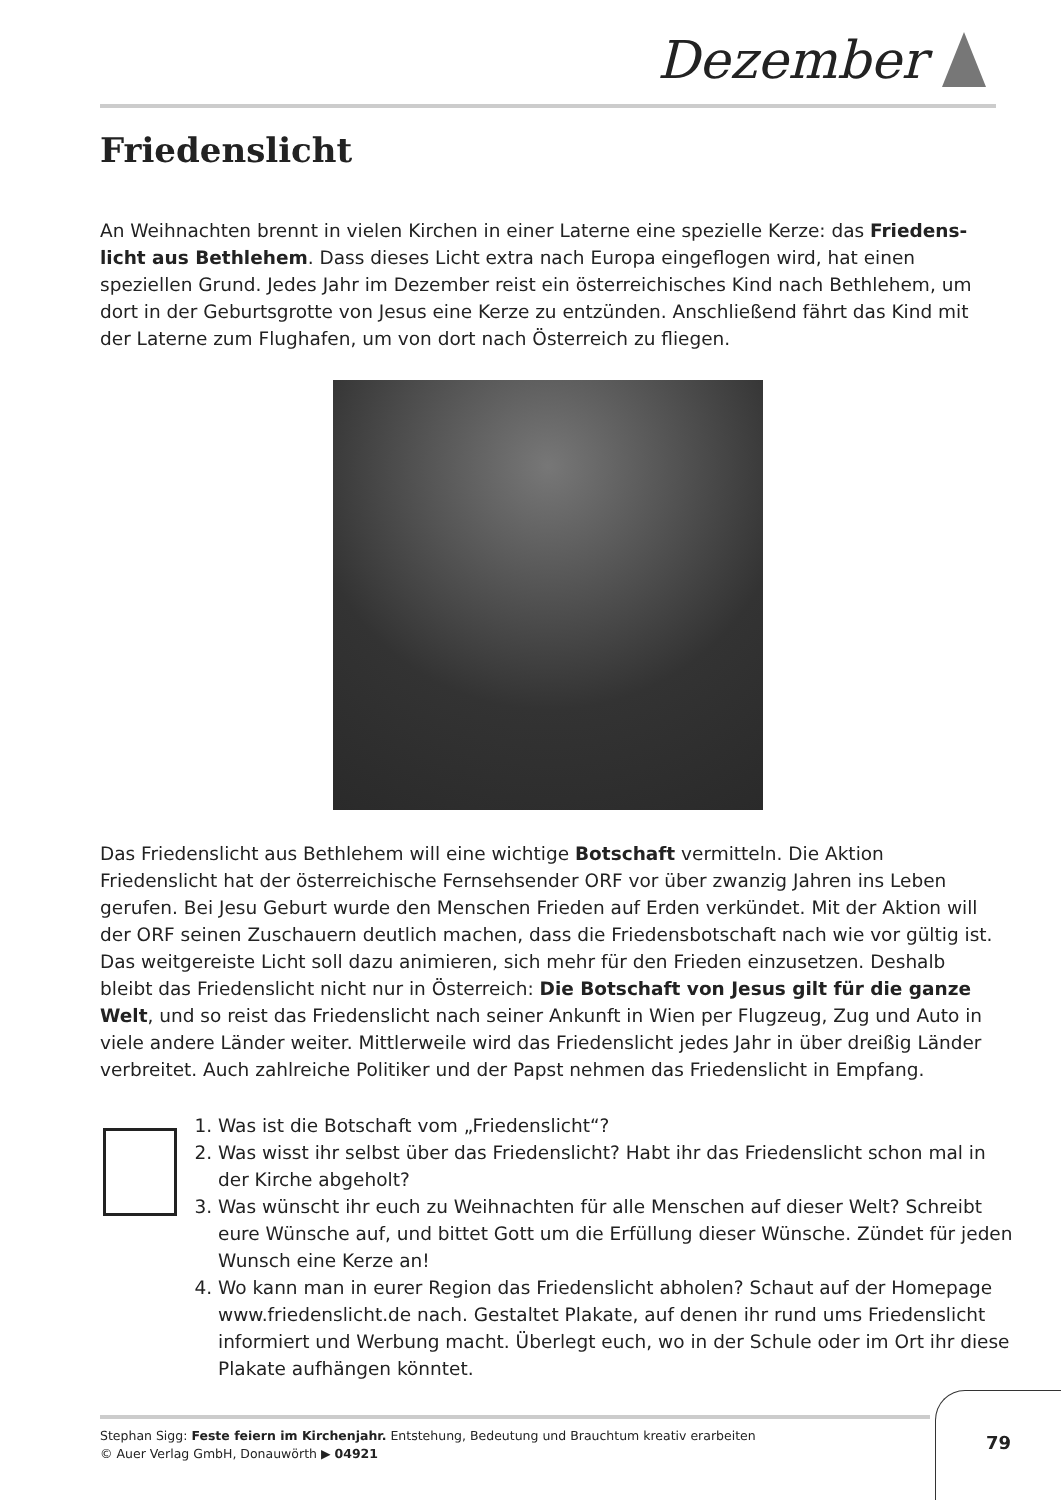Dezember
Friedenslicht
An Weihnachten brennt in vielen Kirchen in einer Laterne eine spezielle Kerze: das Friedens­licht aus Bethlehem. Dass dieses Licht extra nach Europa eingeflogen wird, hat einen speziellen Grund. Jedes Jahr im Dezember reist ein österreichisches Kind nach Bethlehem, um dort in der Geburtsgrotte von Jesus eine Kerze zu entzünden. Anschließend fährt das Kind mit der Laterne zum Flughafen, um von dort nach Österreich zu fliegen.
Das Friedenslicht aus Bethlehem will eine wichtige Botschaft vermitteln. Die Aktion Friedenslicht hat der österreichische Fernsehsender ORF vor über zwanzig Jahren ins Leben gerufen. Bei Jesu Geburt wurde den Menschen Frieden auf Erden verkündet. Mit der Aktion will der ORF seinen Zuschauern deutlich machen, dass die Friedensbotschaft nach wie vor gültig ist. Das weitgereiste Licht soll dazu animieren, sich mehr für den Frieden einzusetzen. Deshalb bleibt das Friedenslicht nicht nur in Österreich: Die Botschaft von Jesus gilt für die ganze Welt, und so reist das Friedenslicht nach seiner Ankunft in Wien per Flugzeug, Zug und Auto in viele andere Länder weiter. Mittlerweile wird das Friedenslicht jedes Jahr in über dreißig Länder verbreitet. Auch zahlreiche Politiker und der Papst nehmen das Friedenslicht in Empfang.
1. Was ist die Botschaft vom „Friedenslicht“?
2. Was wisst ihr selbst über das Friedenslicht? Habt ihr das Friedenslicht schon mal in der Kirche abgeholt?
3. Was wünscht ihr euch zu Weihnachten für alle Menschen auf dieser Welt? Schreibt eure Wünsche auf, und bittet Gott um die Erfüllung dieser Wünsche. Zündet für jeden Wunsch eine Kerze an!
4. Wo kann man in eurer Region das Friedenslicht abholen? Schaut auf der Homepage www.friedenslicht.de nach. Gestaltet Plakate, auf denen ihr rund ums Friedenslicht informiert und Werbung macht. Überlegt euch, wo in der Schule oder im Ort ihr diese Plakate aufhängen könntet.
Stephan Sigg: Feste feiern im Kirchenjahr. Entstehung, Bedeutung und Brauchtum kreativ erarbeiten
© Auer Verlag GmbH, Donauwörth ▶ 04921
79